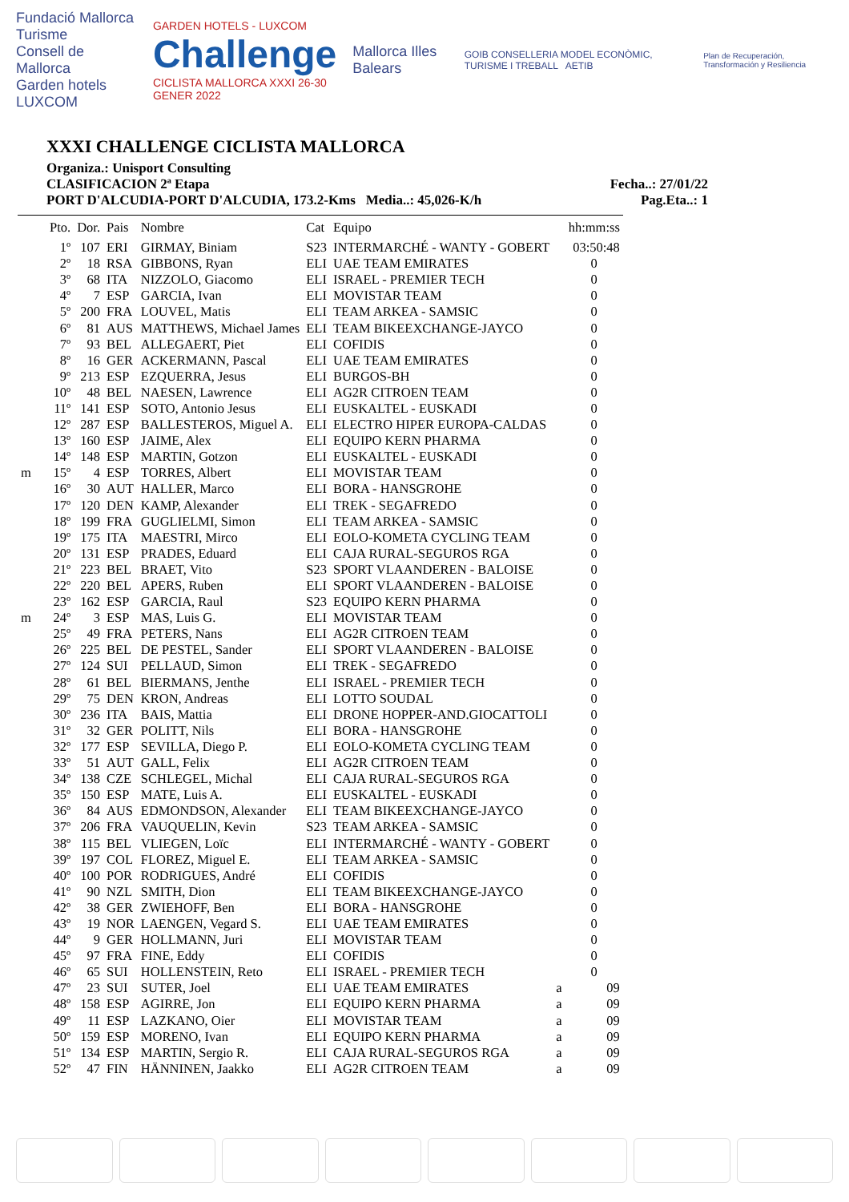Fundació Mallorca Turisme
Consell de Mallorca
Garden hotels LUXCOM
GARDEN HOTELS - LUXCOM
Challenge
CICLISTA MALLORCA XXXI 26-30 GENER 2022
Mallorca Illes Balears
GOIB CONSELLERIA MODEL ECONÒMIC, TURISME I TREBALL AETIB
Plan de Recuperación, Transformación y Resiliencia
XXXI CHALLENGE CICLISTA MALLORCA
Organiza.: Unisport Consulting
CLASIFICACION 2ª Etapa Fecha..: 27/01/22
PORT D'ALCUDIA-PORT D'ALCUDIA, 173.2-Kms Media..: 45,026-K/h Pag.Eta..: 1
| | Pto. | Dor. | Pais | Nombre | Cat | Equipo | | hh:mm:ss |
| --- | --- | --- | --- | --- | --- | --- | --- | --- |
| | 1º | 107 | ERI | GIRMAY, Biniam | S23 | INTERMARCHÉ - WANTY - GOBERT | | 03:50:48 |
| | 2º | 18 | RSA | GIBBONS, Ryan | ELI | UAE TEAM EMIRATES | | 0 |
| | 3º | 68 | ITA | NIZZOLO, Giacomo | ELI | ISRAEL - PREMIER TECH | | 0 |
| | 4º | 7 | ESP | GARCIA, Ivan | ELI | MOVISTAR TEAM | | 0 |
| | 5º | 200 | FRA | LOUVEL, Matis | ELI | TEAM ARKEA - SAMSIC | | 0 |
| | 6º | 81 | AUS | MATTHEWS, Michael James | ELI | TEAM BIKEEXCHANGE-JAYCO | | 0 |
| | 7º | 93 | BEL | ALLEGAERT, Piet | ELI | COFIDIS | | 0 |
| | 8º | 16 | GER | ACKERMANN, Pascal | ELI | UAE TEAM EMIRATES | | 0 |
| | 9º | 213 | ESP | EZQUERRA, Jesus | ELI | BURGOS-BH | | 0 |
| | 10º | 48 | BEL | NAESEN, Lawrence | ELI | AG2R CITROEN TEAM | | 0 |
| | 11º | 141 | ESP | SOTO, Antonio Jesus | ELI | EUSKALTEL - EUSKADI | | 0 |
| | 12º | 287 | ESP | BALLESTEROS, Miguel A. | ELI | ELECTRO HIPER EUROPA-CALDAS | | 0 |
| | 13º | 160 | ESP | JAIME, Alex | ELI | EQUIPO KERN PHARMA | | 0 |
| | 14º | 148 | ESP | MARTIN, Gotzon | ELI | EUSKALTEL - EUSKADI | | 0 |
| m | 15º | 4 | ESP | TORRES, Albert | ELI | MOVISTAR TEAM | | 0 |
| | 16º | 30 | AUT | HALLER, Marco | ELI | BORA - HANSGROHE | | 0 |
| | 17º | 120 | DEN | KAMP, Alexander | ELI | TREK - SEGAFREDO | | 0 |
| | 18º | 199 | FRA | GUGLIELMI, Simon | ELI | TEAM ARKEA - SAMSIC | | 0 |
| | 19º | 175 | ITA | MAESTRI, Mirco | ELI | EOLO-KOMETA CYCLING TEAM | | 0 |
| | 20º | 131 | ESP | PRADES, Eduard | ELI | CAJA RURAL-SEGUROS RGA | | 0 |
| | 21º | 223 | BEL | BRAET, Vito | S23 | SPORT VLAANDEREN - BALOISE | | 0 |
| | 22º | 220 | BEL | APERS, Ruben | ELI | SPORT VLAANDEREN - BALOISE | | 0 |
| | 23º | 162 | ESP | GARCIA, Raul | S23 | EQUIPO KERN PHARMA | | 0 |
| m | 24º | 3 | ESP | MAS, Luis G. | ELI | MOVISTAR TEAM | | 0 |
| | 25º | 49 | FRA | PETERS, Nans | ELI | AG2R CITROEN TEAM | | 0 |
| | 26º | 225 | BEL | DE PESTEL, Sander | ELI | SPORT VLAANDEREN - BALOISE | | 0 |
| | 27º | 124 | SUI | PELLAUD, Simon | ELI | TREK - SEGAFREDO | | 0 |
| | 28º | 61 | BEL | BIERMANS, Jenthe | ELI | ISRAEL - PREMIER TECH | | 0 |
| | 29º | 75 | DEN | KRON, Andreas | ELI | LOTTO SOUDAL | | 0 |
| | 30º | 236 | ITA | BAIS, Mattia | ELI | DRONE HOPPER-AND.GIOCATTOLI | | 0 |
| | 31º | 32 | GER | POLITT, Nils | ELI | BORA - HANSGROHE | | 0 |
| | 32º | 177 | ESP | SEVILLA, Diego P. | ELI | EOLO-KOMETA CYCLING TEAM | | 0 |
| | 33º | 51 | AUT | GALL, Felix | ELI | AG2R CITROEN TEAM | | 0 |
| | 34º | 138 | CZE | SCHLEGEL, Michal | ELI | CAJA RURAL-SEGUROS RGA | | 0 |
| | 35º | 150 | ESP | MATE, Luis A. | ELI | EUSKALTEL - EUSKADI | | 0 |
| | 36º | 84 | AUS | EDMONDSON, Alexander | ELI | TEAM BIKEEXCHANGE-JAYCO | | 0 |
| | 37º | 206 | FRA | VAUQUELIN, Kevin | S23 | TEAM ARKEA - SAMSIC | | 0 |
| | 38º | 115 | BEL | VLIEGEN, Loïc | ELI | INTERMARCHÉ - WANTY - GOBERT | | 0 |
| | 39º | 197 | COL | FLOREZ, Miguel E. | ELI | TEAM ARKEA - SAMSIC | | 0 |
| | 40º | 100 | POR | RODRIGUES, André | ELI | COFIDIS | | 0 |
| | 41º | 90 | NZL | SMITH, Dion | ELI | TEAM BIKEEXCHANGE-JAYCO | | 0 |
| | 42º | 38 | GER | ZWIEHOFF, Ben | ELI | BORA - HANSGROHE | | 0 |
| | 43º | 19 | NOR | LAENGEN, Vegard S. | ELI | UAE TEAM EMIRATES | | 0 |
| | 44º | 9 | GER | HOLLMANN, Juri | ELI | MOVISTAR TEAM | | 0 |
| | 45º | 97 | FRA | FINE, Eddy | ELI | COFIDIS | | 0 |
| | 46º | 65 | SUI | HOLLENSTEIN, Reto | ELI | ISRAEL - PREMIER TECH | | 0 |
| | 47º | 23 | SUI | SUTER, Joel | ELI | UAE TEAM EMIRATES | a | 09 |
| | 48º | 158 | ESP | AGIRRE, Jon | ELI | EQUIPO KERN PHARMA | a | 09 |
| | 49º | 11 | ESP | LAZKANO, Oier | ELI | MOVISTAR TEAM | a | 09 |
| | 50º | 159 | ESP | MORENO, Ivan | ELI | EQUIPO KERN PHARMA | a | 09 |
| | 51º | 134 | ESP | MARTIN, Sergio R. | ELI | CAJA RURAL-SEGUROS RGA | a | 09 |
| | 52º | 47 | FIN | HÄNNINEN, Jaakko | ELI | AG2R CITROEN TEAM | a | 09 |